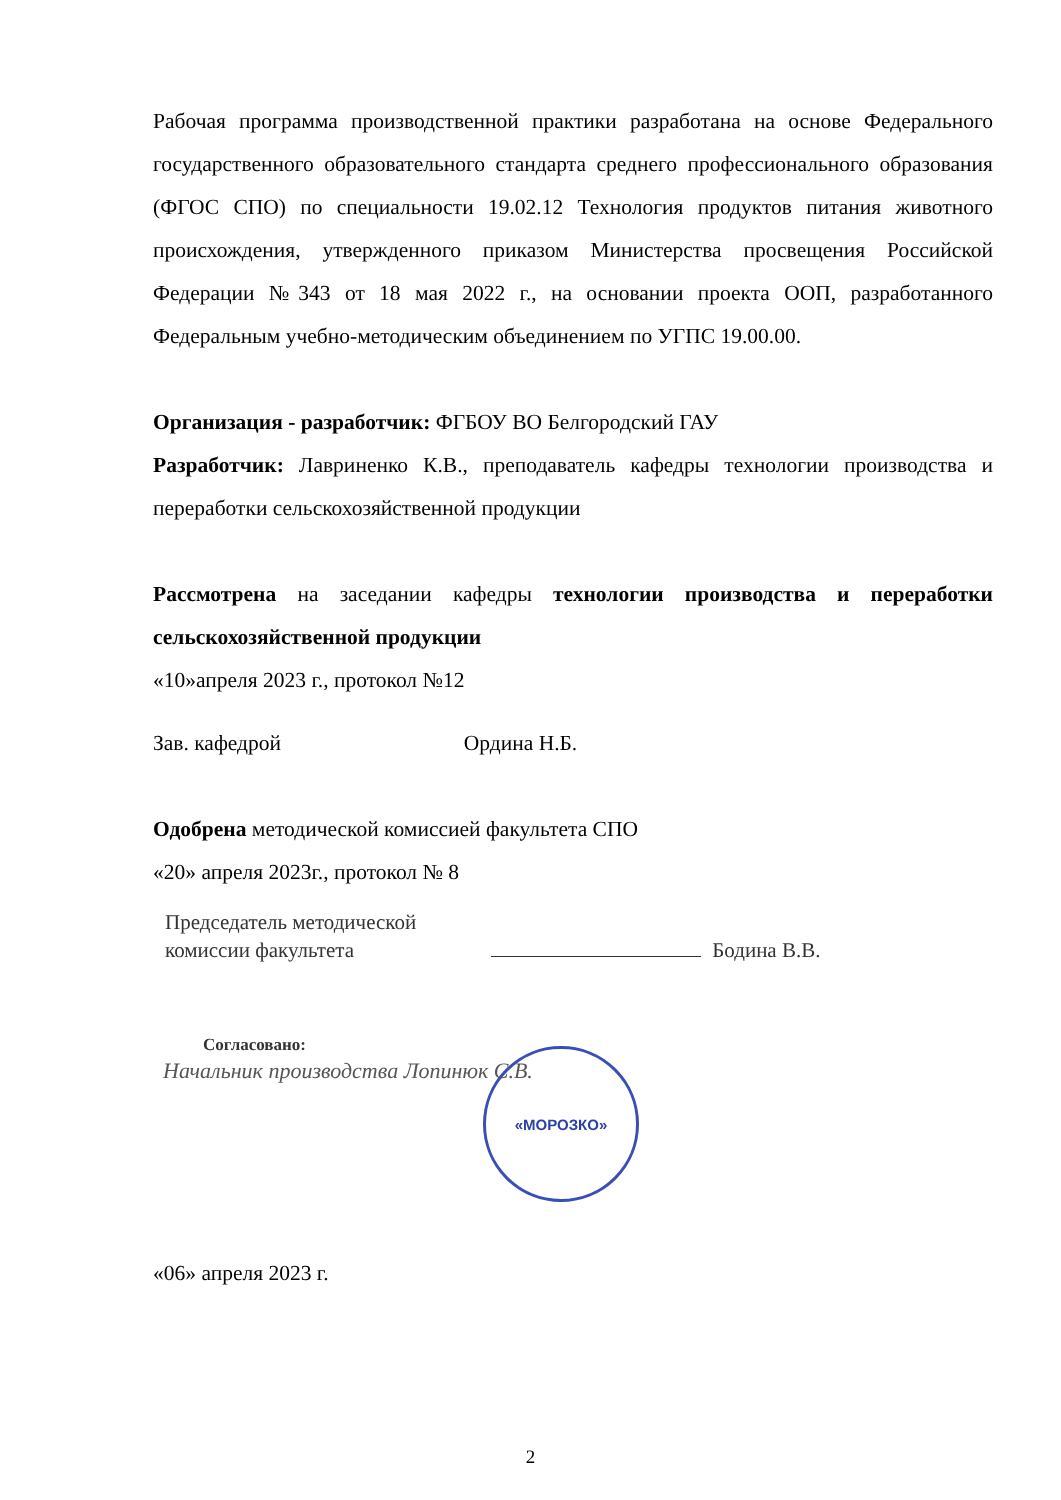Рабочая программа производственной практики разработана на основе Федерального государственного образовательного стандарта среднего профессионального образования (ФГОС СПО) по специальности 19.02.12 Технология продуктов питания животного происхождения, утвержденного приказом Министерства просвещения Российской Федерации №343 от 18 мая 2022 г., на основании проекта ООП, разработанного Федеральным учебно-методическим объединением по УГПС 19.00.00.
Организация - разработчик: ФГБОУ ВО Белгородский ГАУ
Разработчик: Лавриненко К.В., преподаватель кафедры технологии производства и переработки сельскохозяйственной продукции
Рассмотрена на заседании кафедры технологии производства и переработки сельскохозяйственной продукции
«10»апреля 2023 г., протокол №12
Зав. кафедрой Ордина Н.Б.
Одобрена методической комиссией факультета СПО
«20» апреля 2023г., протокол № 8
Председатель методической
комиссии факультета
Бодина В.В.
Согласовано:
Начальник производства Лопинюк С.В.
«МОРОЗКО»
«06» апреля 2023 г.
2